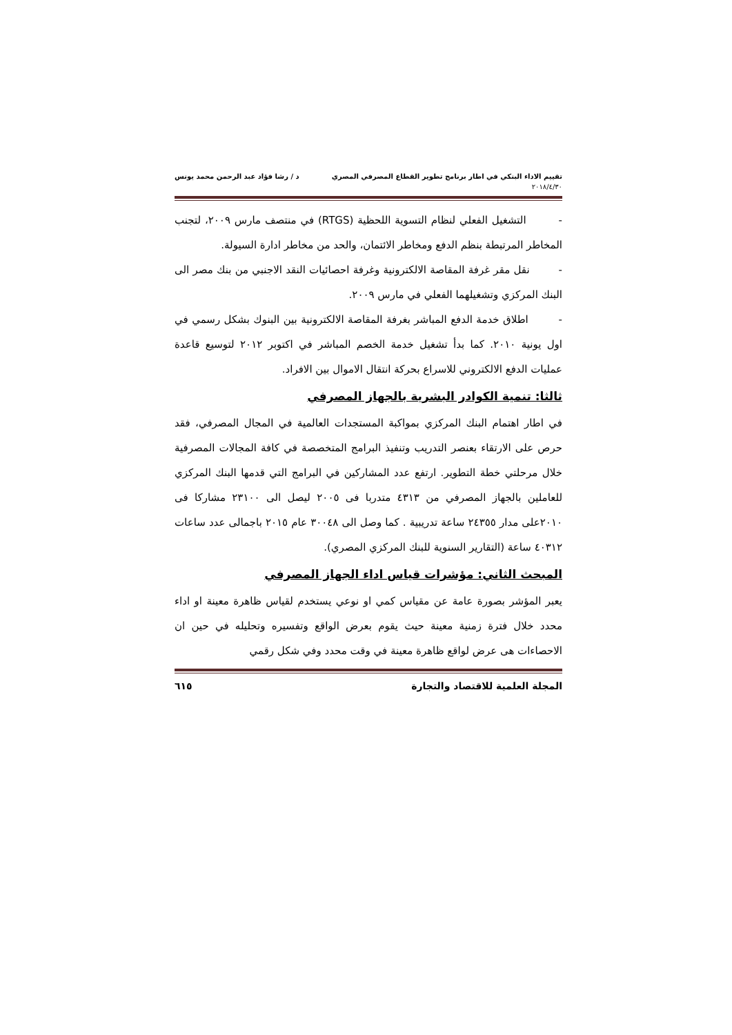تقييم الاداء البنكي في اطار برنامج تطوير القطاع المصرفي المصري د / رشا فؤاد عبد الرحمن محمد يونس
٢٠١٨/٤/٣٠
- التشغيل الفعلي لنظام التسوية اللحظية (RTGS) في منتصف مارس ٢٠٠٩، لتجنب المخاطر المرتبطة بنظم الدفع ومخاطر الائتمان، والحد من مخاطر ادارة السيولة.
- نقل مقر غرفة المقاصة الالكترونية وغرفة احصائيات النقد الاجنبي من بنك مصر الى البنك المركزي وتشغيلهما الفعلي في مارس ٢٠٠٩.
- اطلاق خدمة الدفع المباشر بغرفة المقاصة الالكترونية بين البنوك بشكل رسمي في اول يونية ٢٠١٠. كما بدأ تشغيل خدمة الخصم المباشر في اكتوبر ٢٠١٢ لتوسيع قاعدة عمليات الدفع الالكتروني للاسراع بحركة انتقال الاموال بين الافراد.
ثالثا: تنمية الكوادر البشرية بالجهاز المصرفي
في اطار اهتمام البنك المركزي بمواكبة المستجدات العالمية في المجال المصرفي، فقد حرص على الارتقاء بعنصر التدريب وتنفيذ البرامج المتخصصة في كافة المجالات المصرفية خلال مرحلتي خطة التطوير. ارتفع عدد المشاركين في البرامج التي قدمها البنك المركزي للعاملين بالجهاز المصرفي من ٤٣١٣ متدربا فى ٢٠٠٥ ليصل الى ٢٣١٠٠ مشاركا فى ٢٠١٠على مدار ٢٤٣٥٥ ساعة تدريبية . كما وصل الى ٣٠٠٤٨ عام ٢٠١٥ باجمالى عدد ساعات ٤٠٣١٢ ساعة (التقارير السنوية للبنك المركزي المصري).
المبحث الثاني: مؤشرات قياس اداء الجهاز المصرفي
يعبر المؤشر بصورة عامة عن مقياس كمي او نوعي يستخدم لقياس ظاهرة معينة او اداء محدد خلال فترة زمنية معينة حيث يقوم بعرض الواقع وتفسيره وتحليله في حين ان الاحصاءات هى عرض لواقع ظاهرة معينة في وقت محدد وفي شكل رقمي
المجلة العلمية للاقتصاد والتجارة ٦١٥